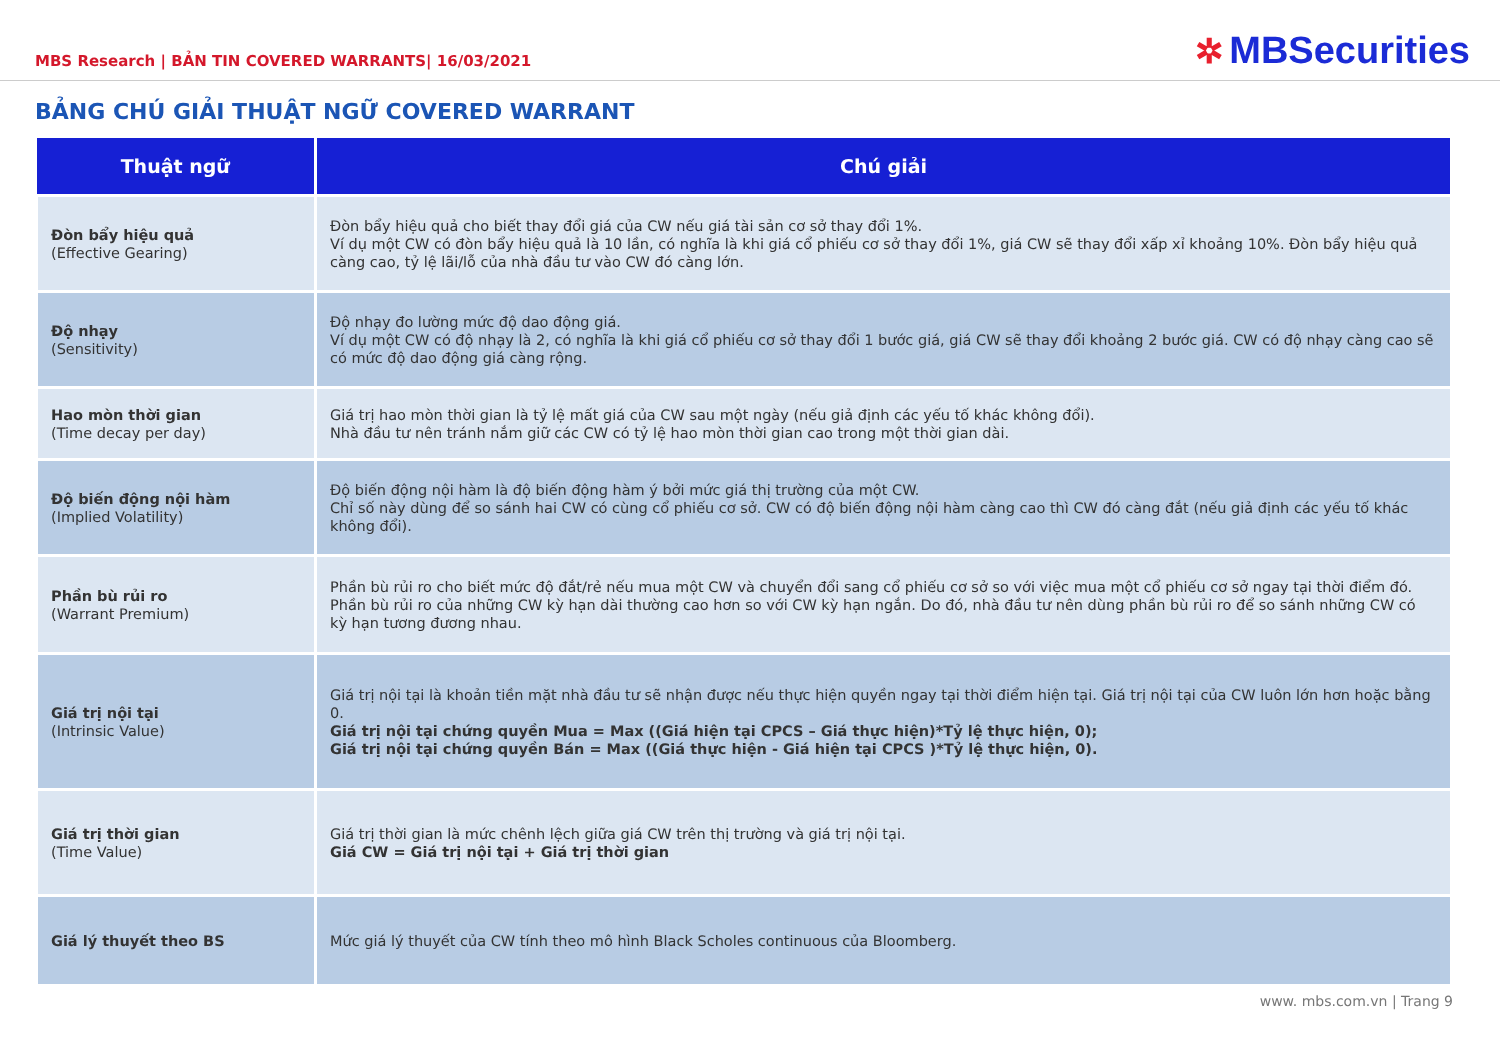MBS Research | BẢN TIN COVERED WARRANTS| 16/03/2021
✲ MBSecurities
BẢNG CHÚ GIẢI THUẬT NGỮ COVERED WARRANT
| Thuật ngữ | Chú giải |
| --- | --- |
| Đòn bẩy hiệu quả (Effective Gearing) | Đòn bẩy hiệu quả cho biết thay đổi giá của CW nếu giá tài sản cơ sở thay đổi 1%. Ví dụ một CW có đòn bẩy hiệu quả là 10 lần, có nghĩa là khi giá cổ phiếu cơ sở thay đổi 1%, giá CW sẽ thay đổi xấp xỉ khoảng 10%. Đòn bẩy hiệu quả càng cao, tỷ lệ lãi/lỗ của nhà đầu tư vào CW đó càng lớn. |
| Độ nhạy (Sensitivity) | Độ nhạy đo lường mức độ dao động giá. Ví dụ một CW có độ nhạy là 2, có nghĩa là khi giá cổ phiếu cơ sở thay đổi 1 bước giá, giá CW sẽ thay đổi khoảng 2 bước giá. CW có độ nhạy càng cao sẽ có mức độ dao động giá càng rộng. |
| Hao mòn thời gian (Time decay per day) | Giá trị hao mòn thời gian là tỷ lệ mất giá của CW sau một ngày (nếu giả định các yếu tố khác không đổi). Nhà đầu tư nên tránh nắm giữ các CW có tỷ lệ hao mòn thời gian cao trong một thời gian dài. |
| Độ biến động nội hàm (Implied Volatility) | Độ biến động nội hàm là độ biến động hàm ý bởi mức giá thị trường của một CW. Chỉ số này dùng để so sánh hai CW có cùng cổ phiếu cơ sở. CW có độ biến động nội hàm càng cao thì CW đó càng đắt (nếu giả định các yếu tố khác không đổi). |
| Phần bù rủi ro (Warrant Premium) | Phần bù rủi ro cho biết mức độ đắt/rẻ nếu mua một CW và chuyển đổi sang cổ phiếu cơ sở so với việc mua một cổ phiếu cơ sở ngay tại thời điểm đó. Phần bù rủi ro của những CW kỳ hạn dài thường cao hơn so với CW kỳ hạn ngắn. Do đó, nhà đầu tư nên dùng phần bù rủi ro để so sánh những CW có kỳ hạn tương đương nhau. |
| Giá trị nội tại (Intrinsic Value) | Giá trị nội tại là khoản tiền mặt nhà đầu tư sẽ nhận được nếu thực hiện quyền ngay tại thời điểm hiện tại. Giá trị nội tại của CW luôn lớn hơn hoặc bằng 0. Giá trị nội tại chứng quyền Mua = Max ((Giá hiện tại CPCS – Giá thực hiện)*Tỷ lệ thực hiện, 0); Giá trị nội tại chứng quyền Bán = Max ((Giá thực hiện - Giá hiện tại CPCS )*Tỷ lệ thực hiện, 0). |
| Giá trị thời gian (Time Value) | Giá trị thời gian là mức chênh lệch giữa giá CW trên thị trường và giá trị nội tại. Giá CW = Giá trị nội tại + Giá trị thời gian |
| Giá lý thuyết theo BS | Mức giá lý thuyết của CW tính theo mô hình Black Scholes continuous của Bloomberg. |
www. mbs.com.vn | Trang 9